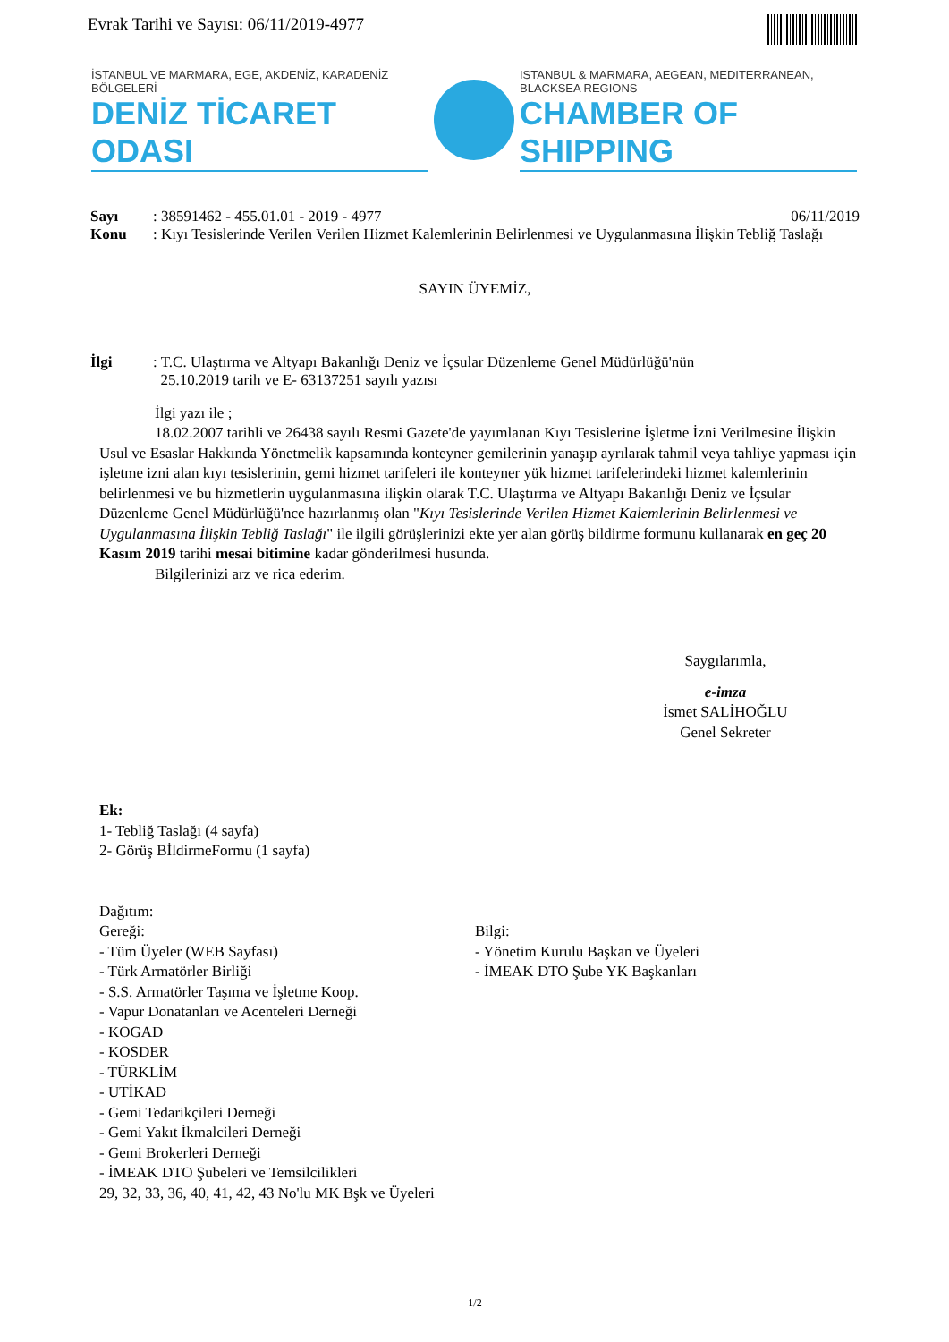Evrak Tarihi ve Sayısı: 06/11/2019-4977
İSTANBUL VE MARMARA, EGE, AKDENİZ, KARADENİZ BÖLGELERİ
DENİZ TİCARET ODASI
ISTANBUL & MARMARA, AEGEAN, MEDITERRANEAN, BLACKSEA REGIONS
CHAMBER OF SHIPPING
Sayı: 38591462 - 455.01.01 - 2019 - 4977 06/11/2019
Konu: Kıyı Tesislerinde Verilen Verilen Hizmet Kalemlerinin Belirlenmesi ve Uygulanmasına İlişkin Tebliğ Taslağı
SAYIN ÜYEMİZ,
İlgi: T.C. Ulaştırma ve Altyapı Bakanlığı Deniz ve İçsular Düzenleme Genel Müdürlüğü'nün
25.10.2019 tarih ve E- 63137251 sayılı yazısı
İlgi yazı ile ;
18.02.2007 tarihli ve 26438 sayılı Resmi Gazete'de yayımlanan Kıyı Tesislerine İşletme İzni Verilmesine İlişkin Usul ve Esaslar Hakkında Yönetmelik kapsamında konteyner gemilerinin yanaşıp ayrılarak tahmil veya tahliye yapması için işletme izni alan kıyı tesislerinin, gemi hizmet tarifeleri ile konteyner yük hizmet tarifelerindeki hizmet kalemlerinin belirlenmesi ve bu hizmetlerin uygulanmasına ilişkin olarak T.C. Ulaştırma ve Altyapı Bakanlığı Deniz ve İçsular Düzenleme Genel Müdürlüğü'nce hazırlanmış olan "Kıyı Tesislerinde Verilen Hizmet Kalemlerinin Belirlenmesi ve Uygulanmasına İlişkin Tebliğ Taslağı" ile ilgili görüşlerinizi ekte yer alan görüş bildirme formunu kullanarak en geç 20 Kasım 2019 tarihi mesai bitimine kadar gönderilmesi husunda.
Bilgilerinizi arz ve rica ederim.
Saygılarımla,
e-imza
İsmet SALİHOĞLU
Genel Sekreter
Ek:
1- Tebliğ Taslağı (4 sayfa)
2- Görüş BİldirmeFormu (1 sayfa)
Dağıtım:
Gereği:
- Tüm Üyeler (WEB Sayfası)
- Türk Armatörler Birliği
- S.S. Armatörler Taşıma ve İşletme Koop.
- Vapur Donatanları ve Acenteleri Derneği
- KOGAD
- KOSDER
- TÜRKLİM
- UTİKAD
- Gemi Tedarikçileri Derneği
- Gemi Yakıt İkmalcileri Derneği
- Gemi Brokerleri Derneği
- İMEAK DTO Şubeleri ve Temsilcilikleri
29, 32, 33, 36, 40, 41, 42, 43 No'lu MK Bşk ve Üyeleri
Bilgi:
- Yönetim Kurulu Başkan ve Üyeleri
- İMEAK DTO Şube YK Başkanları
1/2